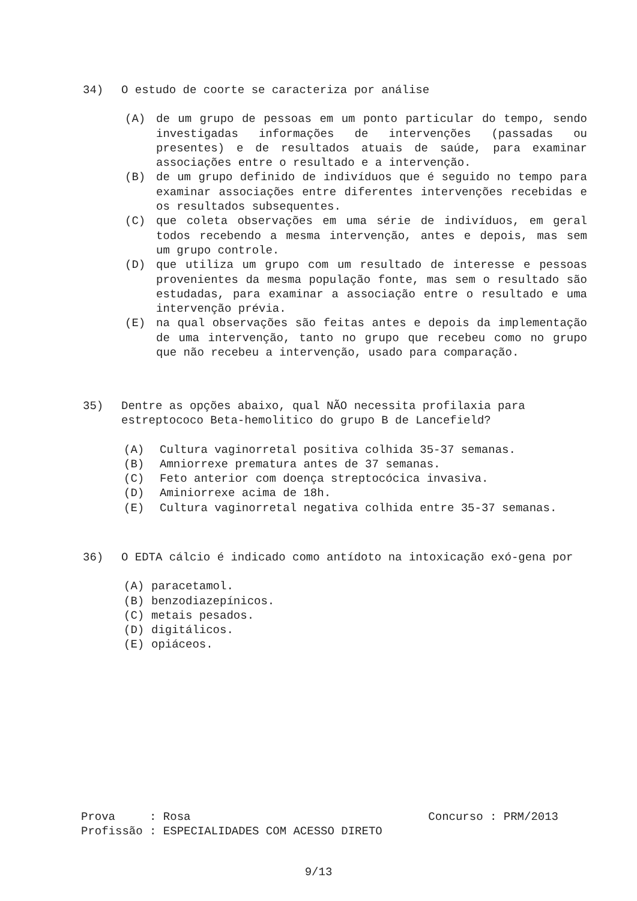34) O estudo de coorte se caracteriza por análise
(A) de um grupo de pessoas em um ponto particular do tempo, sendo investigadas informações de intervenções (passadas ou presentes) e de resultados atuais de saúde, para examinar associações entre o resultado e a intervenção.
(B) de um grupo definido de indivíduos que é seguido no tempo para examinar associações entre diferentes intervenções recebidas e os resultados subsequentes.
(C) que coleta observações em uma série de indivíduos, em geral todos recebendo a mesma intervenção, antes e depois, mas sem um grupo controle.
(D) que utiliza um grupo com um resultado de interesse e pessoas provenientes da mesma população fonte, mas sem o resultado são estudadas, para examinar a associação entre o resultado e uma intervenção prévia.
(E) na qual observações são feitas antes e depois da implementação de uma intervenção, tanto no grupo que recebeu como no grupo que não recebeu a intervenção, usado para comparação.
35) Dentre as opções abaixo, qual NÃO necessita profilaxia para estreptococo Beta-hemolitico do grupo B de Lancefield?
(A) Cultura vaginorretal positiva colhida 35-37 semanas.
(B) Amniorrexe prematura antes de 37 semanas.
(C) Feto anterior com doença streptocócica invasiva.
(D) Aminiorrexe acima de 18h.
(E) Cultura vaginorretal negativa colhida entre 35-37 semanas.
36) O EDTA cálcio é indicado como antídoto na intoxicação exó-gena por
(A) paracetamol.
(B) benzodiazepínicos.
(C) metais pesados.
(D) digitálicos.
(E) opiáceos.
Prova : Rosa Concurso : PRM/2013
Profissão : ESPECIALIDADES COM ACESSO DIRETO
9/13